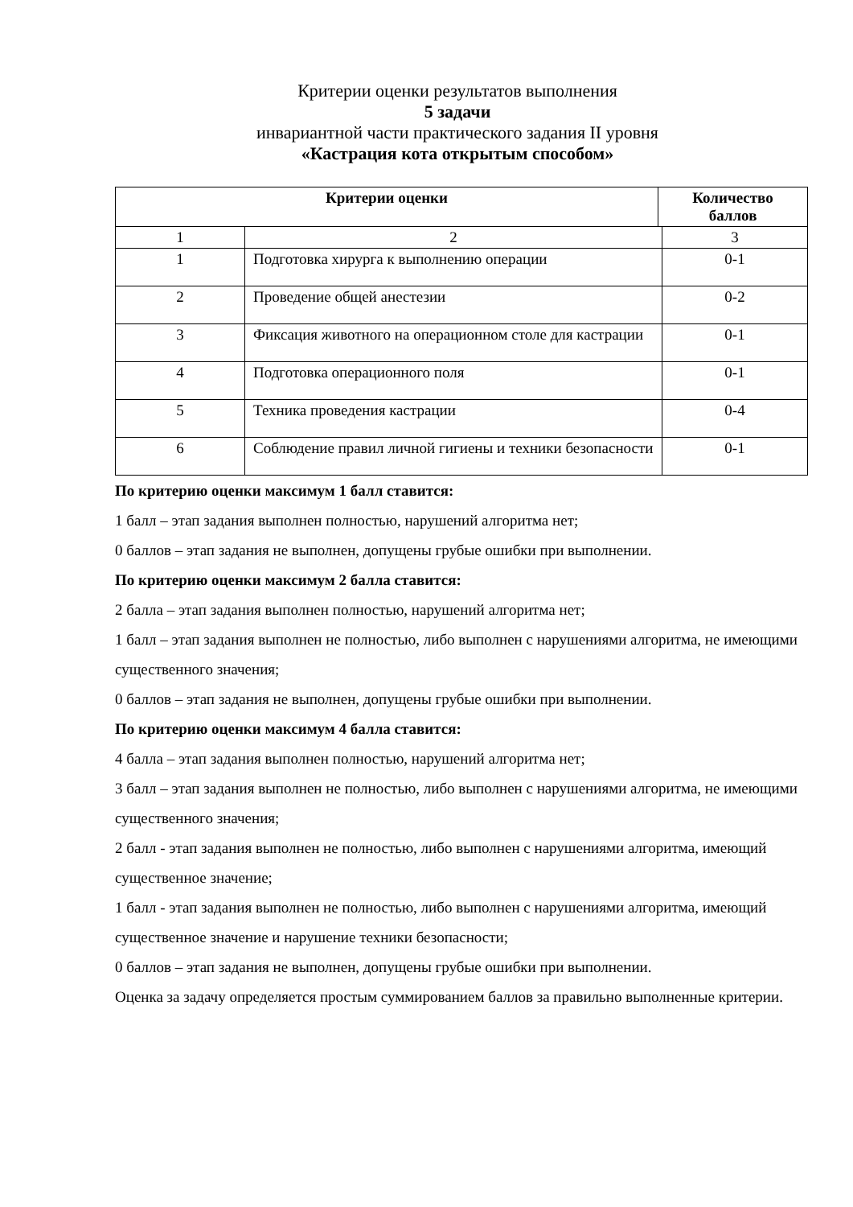Критерии оценки результатов выполнения
5 задачи
инвариантной части практического задания II уровня
«Кастрация кота открытым способом»
| Критерии оценки | | Количество баллов | |
| --- | --- | --- | --- |
| 1 | 2 | | 3 |
| 1 | Подготовка хирурга к выполнению операции | | 0-1 |
| 2 | Проведение общей анестезии | | 0-2 |
| 3 | Фиксация животного на операционном столе для кастрации | | 0-1 |
| 4 | Подготовка операционного поля | | 0-1 |
| 5 | Техника проведения кастрации | | 0-4 |
| 6 | Соблюдение правил личной гигиены и техники безопасности | | 0-1 |
По критерию оценки максимум 1 балл ставится:
1 балл – этап задания выполнен полностью, нарушений алгоритма нет;
0 баллов – этап задания не выполнен, допущены грубые ошибки при выполнении.
По критерию оценки максимум 2 балла ставится:
2 балла – этап задания выполнен полностью, нарушений алгоритма нет;
1 балл – этап задания выполнен не полностью, либо выполнен с нарушениями алгоритма, не имеющими существенного значения;
0 баллов – этап задания не выполнен, допущены грубые ошибки при выполнении.
По критерию оценки максимум 4 балла ставится:
4 балла – этап задания выполнен полностью, нарушений алгоритма нет;
3 балл – этап задания выполнен не полностью, либо выполнен с нарушениями алгоритма, не имеющими существенного значения;
2 балл - этап задания выполнен не полностью, либо выполнен с нарушениями алгоритма, имеющий существенное значение;
1 балл - этап задания выполнен не полностью, либо выполнен с нарушениями алгоритма, имеющий существенное значение и нарушение техники безопасности;
0 баллов – этап задания не выполнен, допущены грубые ошибки при выполнении.
Оценка за задачу определяется простым суммированием баллов за правильно выполненные критерии.